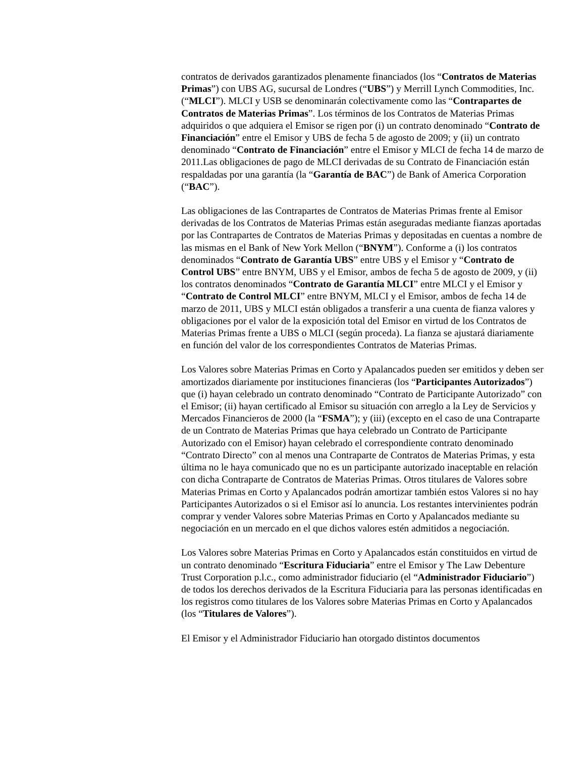contratos de derivados garantizados plenamente financiados (los “Contratos de Materias Primas”) con UBS AG, sucursal de Londres (“UBS”) y Merrill Lynch Commodities, Inc. (“MLCI”). MLCI y USB se denominarán colectivamente como las “Contrapartes de Contratos de Materias Primas”. Los términos de los Contratos de Materias Primas adquiridos o que adquiera el Emisor se rigen por (i) un contrato denominado “Contrato de Financiación” entre el Emisor y UBS de fecha 5 de agosto de 2009; y (ii) un contrato denominado “Contrato de Financiación” entre el Emisor y MLCI de fecha 14 de marzo de 2011.Las obligaciones de pago de MLCI derivadas de su Contrato de Financiación están respaldadas por una garantía (la “Garantía de BAC”) de Bank of America Corporation (“BAC”).
Las obligaciones de las Contrapartes de Contratos de Materias Primas frente al Emisor derivadas de los Contratos de Materias Primas están aseguradas mediante fianzas aportadas por las Contrapartes de Contratos de Materias Primas y depositadas en cuentas a nombre de las mismas en el Bank of New York Mellon (“BNYM”). Conforme a (i) los contratos denominados “Contrato de Garantía UBS” entre UBS y el Emisor y “Contrato de Control UBS” entre BNYM, UBS y el Emisor, ambos de fecha 5 de agosto de 2009, y (ii) los contratos denominados “Contrato de Garantía MLCI” entre MLCI y el Emisor y “Contrato de Control MLCI” entre BNYM, MLCI y el Emisor, ambos de fecha 14 de marzo de 2011, UBS y MLCI están obligados a transferir a una cuenta de fianza valores y obligaciones por el valor de la exposición total del Emisor en virtud de los Contratos de Materias Primas frente a UBS o MLCI (según proceda). La fianza se ajustará diariamente en función del valor de los correspondientes Contratos de Materias Primas.
Los Valores sobre Materias Primas en Corto y Apalancados pueden ser emitidos y deben ser amortizados diariamente por instituciones financieras (los “Participantes Autorizados”) que (i) hayan celebrado un contrato denominado “Contrato de Participante Autorizado” con el Emisor; (ii) hayan certificado al Emisor su situación con arreglo a la Ley de Servicios y Mercados Financieros de 2000 (la “FSMA”); y (iii) (excepto en el caso de una Contraparte de un Contrato de Materias Primas que haya celebrado un Contrato de Participante Autorizado con el Emisor) hayan celebrado el correspondiente contrato denominado “Contrato Directo” con al menos una Contraparte de Contratos de Materias Primas, y esta última no le haya comunicado que no es un participante autorizado inaceptable en relación con dicha Contraparte de Contratos de Materias Primas. Otros titulares de Valores sobre Materias Primas en Corto y Apalancados podrán amortizar también estos Valores si no hay Participantes Autorizados o si el Emisor así lo anuncia. Los restantes intervinientes podrán comprar y vender Valores sobre Materias Primas en Corto y Apalancados mediante su negociación en un mercado en el que dichos valores estén admitidos a negociación.
Los Valores sobre Materias Primas en Corto y Apalancados están constituidos en virtud de un contrato denominado “Escritura Fiduciaria” entre el Emisor y The Law Debenture Trust Corporation p.l.c., como administrador fiduciario (el “Administrador Fiduciario”) de todos los derechos derivados de la Escritura Fiduciaria para las personas identificadas en los registros como titulares de los Valores sobre Materias Primas en Corto y Apalancados (los “Titulares de Valores”).
El Emisor y el Administrador Fiduciario han otorgado distintos documentos